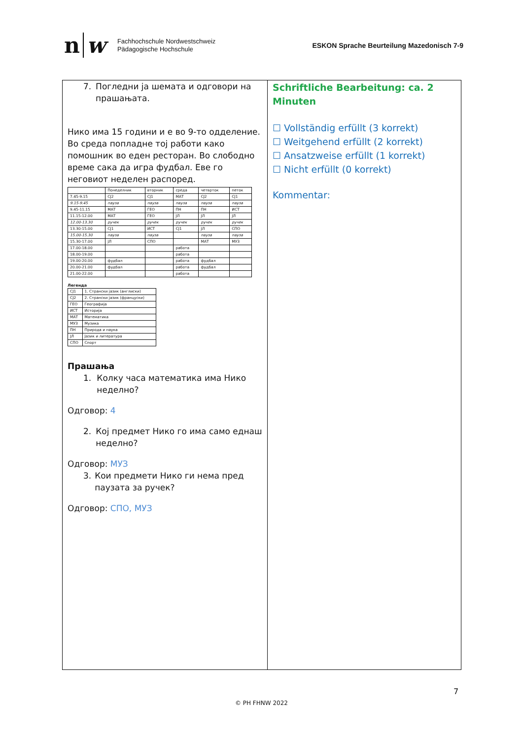n w
Fachhochschule Nordwestschweiz
Pädagogische Hochschule
ESKON Sprache Beurteilung Mazedonisch 7-9
7. Погледни ја шемата и одговори на прашањата.
Нико има 15 години и е во 9-то одделение. Во среда попладне тој работи како помошник во еден ресторан. Во слободно време сака да игра фудбал. Еве го неговиот неделен распоред.
| | Понеделник | вторник | среда | четврток | петок |
| 7.45-9.15 | СЈ2 | СЈ1 | МАТ | СЈ2 | СЈ1 |
| 9.15-9.45 | пауза | пауза | пауза | пауза | пауза |
| 9.45-11.15 | МАТ | ГЕО | ПН | ПН | ИСТ |
| 11.15-12.00 | МАТ | ГЕО | ЈЛ | ЈЛ | ЈЛ |
| 12.00-13.30 | ручек | ручек | ручек | ручек | ручек |
| 13.30-15.00 | СЈ1 | ИСТ | СЈ1 | ЈЛ | СПО |
| 15.00-15.30 | пауза | пауза | | пауза | пауза |
| 15.30-17.00 | ЈЛ | СПО | | МАТ | МУЗ |
| 17.00-18.00 | | | работа | | |
| 18.00-19.00 | | | работа | | |
| 19.00-20.00 | фудбал | | работа | фудбал | |
| 20.00-21.00 | фудбал | | работа | фудбал | |
| 21.00-22.00 | | | работа | | |
Легенда
| СЈ1 | 1. Странски јазик (англиски) |
| СЈ2 | 2. Странски јазик (француски) |
| ГЕО | Географија |
| ИСТ | Историја |
| МАТ | Математика |
| МУЗ | Музика |
| ПН | Природа и наука |
| ЈЛ | Јазик и литература |
| СПО | Спорт |
Прашања
1. Колку часа математика има Нико неделно?
Одговор: 4
2. Кој предмет Нико го има само еднаш неделно?
Одговор: МУЗ
3. Кои предмети Нико ги нема пред паузата за ручек?
Одговор: СПО, МУЗ
Schriftliche Bearbeitung: ca. 2 Minuten
☐ Vollständig erfüllt (3 korrekt)
☐ Weitgehend erfüllt (2 korrekt)
☐ Ansatzweise erfüllt (1 korrekt)
☐ Nicht erfüllt (0 korrekt)
Kommentar:
7
© PH FHNW 2022